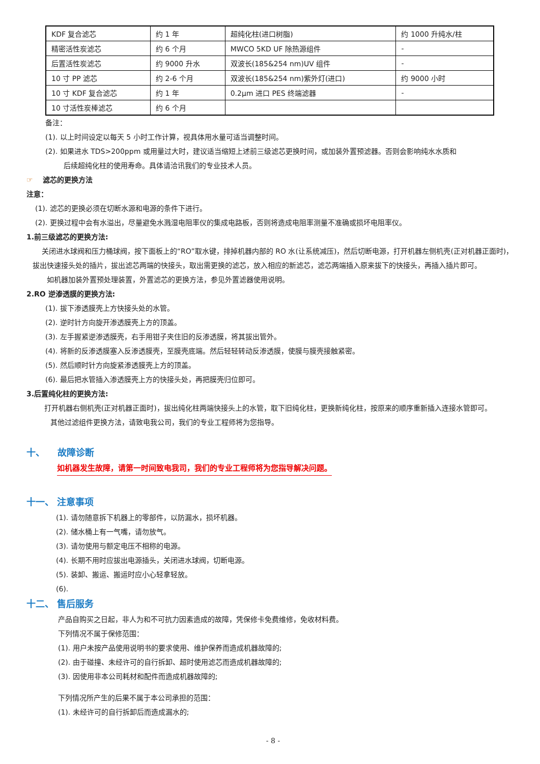| KDF 复合滤芯 | 约 1 年 | 超纯化柱(进口树脂) | 约 1000 升纯水/柱 |
| 精密活性炭滤芯 | 约 6 个月 | MWCO 5KD UF 除热源组件 | - |
| 后置活性炭滤芯 | 约 9000 升水 | 双波长(185&254 nm)UV 组件 | - |
| 10 寸 PP 滤芯 | 约 2-6 个月 | 双波长(185&254 nm)紫外灯(进口) | 约 9000 小时 |
| 10 寸 KDF 复合滤芯 | 约 1 年 | 0.2μm 进口 PES 终端滤器 | - |
| 10 寸活性炭棒滤芯 | 约 6 个月 | | |
备注：
(1). 以上时间设定以每天 5 小时工作计算，视具体用水量可适当调整时间。
(2). 如果进水 TDS>200ppm 或用量过大时，建议适当缩短上述前三级滤芯更换时间，或加装外置预滤器。否则会影响纯水水质和
后续超纯化柱的使用寿命。具体请洽讯我们的专业技术人员。
☞ 滤芯的更换方法
注意：
(1). 滤芯的更换必须在切断水源和电源的条件下进行。
(2). 更换过程中会有水溢出，尽量避免水溅湿电阻率仪的集成电路板，否则将造成电阻率测量不准确或损坏电阻率仪。
1.前三级滤芯的更换方法:
关闭进水球阀和压力桶球阀，按下面板上的“RO”取水键，排掉机器内部的 RO 水(让系统减压)，然后切断电源，打开机器左侧机壳(正对机器正面时)，拔出快速接头处的插片，拔出滤芯两端的快接头，取出需更换的滤芯，放入相应的新滤芯，滤芯两端插入原来拔下的快接头，再插入插片即可。
如机器加装外置预处理装置，外置滤芯的更换方法，参见外置滤器使用说明。
2.RO 逆渗透膜的更换方法:
(1). 拔下渗透膜壳上方快接头处的水管。
(2). 逆时针方向旋开渗透膜壳上方的顶盖。
(3). 左手握紧逆渗透膜壳，右手用钳子夹住旧的反渗透膜，将其拔出管外。
(4). 将新的反渗透膜塞入反渗透膜壳，至膜壳底端。然后轻轻转动反渗透膜，使膜与膜壳接触紧密。
(5). 然后顺时针方向旋紧渗透膜壳上方的顶盖。
(6). 最后把水管插入渗透膜壳上方的快接头处，再把膜壳归位即可。
3.后置纯化柱的更换方法:
打开机器右侧机壳(正对机器正面时)，拔出纯化柱两端快接头上的水管，取下旧纯化柱，更换新纯化柱，按原来的顺序重新插入连接水管即可。
其他过滤组件更换方法，请致电我公司，我们的专业工程师将为您指导。
十、 故障诊断
如机器发生故障，请第一时间致电我司，我们的专业工程师将为您指导解决问题。
十一、 注意事项
(1). 请勿随意拆下机器上的零部件，以防漏水，损坏机器。
(2). 储水桶上有一气嘴，请勿放气。
(3). 请勿使用与额定电压不相称的电源。
(4). 长期不用时应拔出电源插头，关闭进水球阀，切断电源。
(5). 装卸、搬运、搬运时应小心轻拿轻放。
(6).
十二、 售后服务
产品自购买之日起，非人为和不可抗力因素造成的故障，凭保修卡免费维修，免收材料费。
下列情况不属于保修范围：
(1). 用户未按产品使用说明书的要求使用、维护保养而造成机器故障的;
(2). 由于碰撞、未经许可的自行拆卸、超时使用滤芯而造成机器故障的;
(3). 因使用非本公司耗材和配件而造成机器故障的;
下列情况所产生的后果不属于本公司承担的范围：
(1). 未经许可的自行拆卸后而造成漏水的;
- 8 -